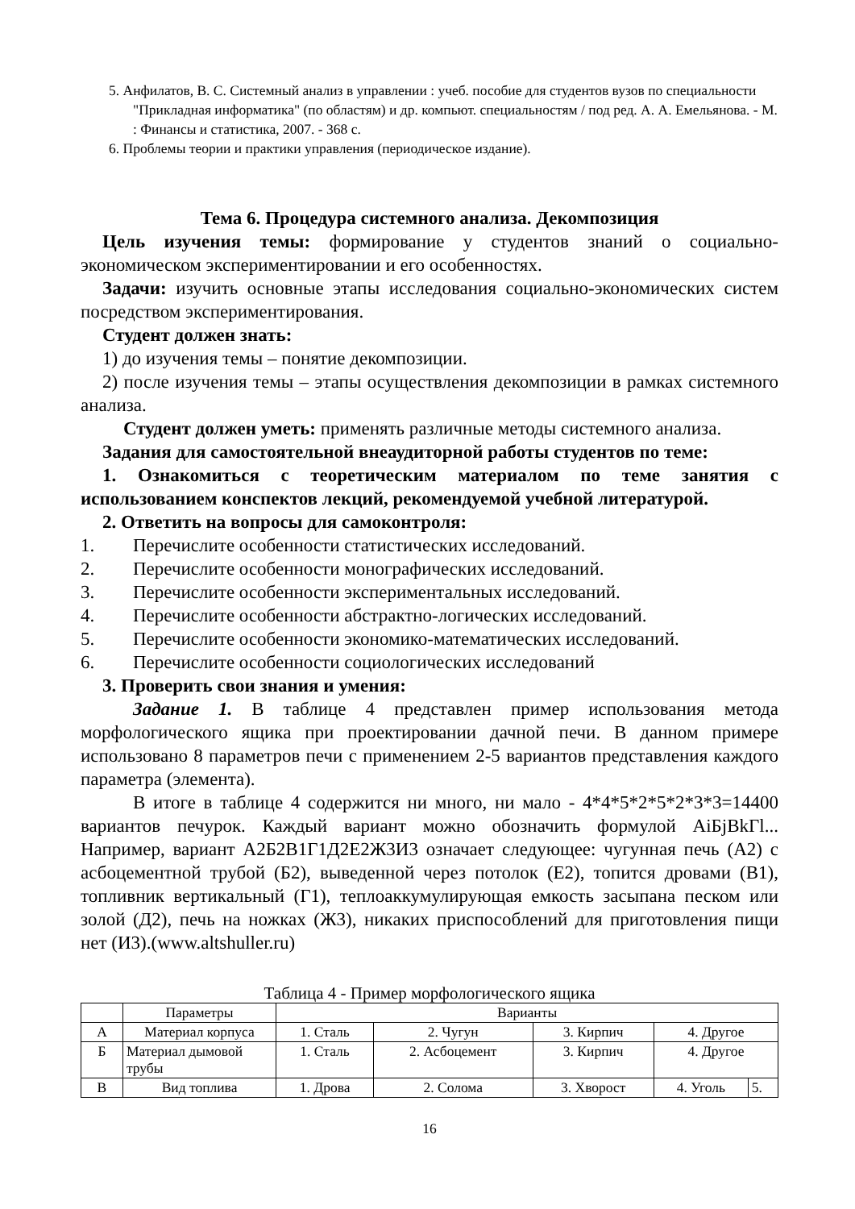5. Анфилатов, В. С. Системный анализ в управлении : учеб. пособие для студентов вузов по специальности "Прикладная информатика" (по областям) и др. компьют. специальностям / под ред. А. А. Емельянова. - М. : Финансы и статистика, 2007. - 368 с.
6. Проблемы теории и практики управления (периодическое издание).
Тема 6. Процедура системного анализа. Декомпозиция
Цель изучения темы: формирование у студентов знаний о социально-экономическом экспериментировании и его особенностях.
Задачи: изучить основные этапы исследования социально-экономических систем посредством экспериментирования.
Студент должен знать:
1) до изучения темы – понятие декомпозиции.
2) после изучения темы – этапы осуществления декомпозиции в рамках системного анализа.
Студент должен уметь: применять различные методы системного анализа.
Задания для самостоятельной внеаудиторной работы студентов по теме:
1. Ознакомиться с теоретическим материалом по теме занятия с использованием конспектов лекций, рекомендуемой учебной литературой.
2. Ответить на вопросы для самоконтроля:
1. Перечислите особенности статистических исследований.
2. Перечислите особенности монографических исследований.
3. Перечислите особенности экспериментальных исследований.
4. Перечислите особенности абстрактно-логических исследований.
5. Перечислите особенности экономико-математических исследований.
6. Перечислите особенности социологических исследований
3. Проверить свои знания и умения:
Задание 1. В таблице 4 представлен пример использования метода морфологического ящика при проектировании дачной печи. В данном примере использовано 8 параметров печи с применением 2-5 вариантов представления каждого параметра (элемента).
В итоге в таблице 4 содержится ни много, ни мало - 4*4*5*2*5*2*3*3=14400 вариантов печурок. Каждый вариант можно обозначить формулой AiБjBkГl... Например, вариант А2Б2В1Г1Д2Е2Ж3И3 означает следующее: чугунная печь (А2) с асбоцементной трубой (Б2), выведенной через потолок (Е2), топится дровами (В1), топливник вертикальный (Г1), теплоаккумулирующая емкость засыпана песком или золой (Д2), печь на ножках (Ж3), никаких приспособлений для приготовления пищи нет (И3).(www.altshuller.ru)
Таблица 4 - Пример морфологического ящика
| | Параметры | Варианты | | | | |
| --- | --- | --- | --- | --- | --- | --- |
| А | Материал корпуса | 1. Сталь | 2. Чугун | 3. Кирпич | 4. Другое | |
| Б | Материал дымовой трубы | 1. Сталь | 2. Асбоцемент | 3. Кирпич | 4. Другое | |
| В | Вид топлива | 1. Дрова | 2. Солома | 3. Хворост | 4. Уголь | 5. |
16